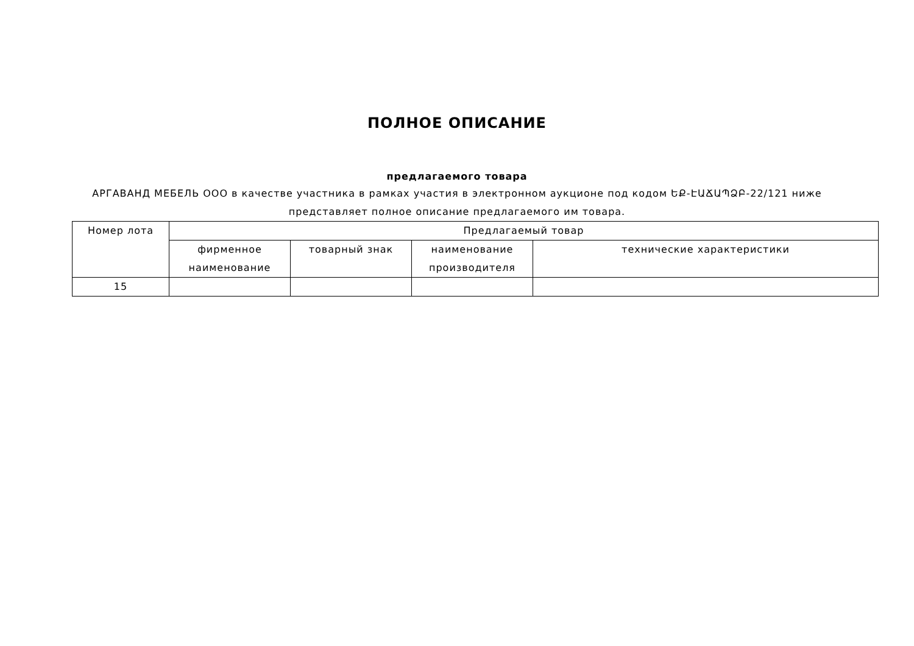ПОЛНОЕ ОПИСАНИЕ
предлагаемого товара
АРГАВАНД МЕБЕЛЬ ООО в качестве участника в рамках участия в электронном аукционе под кодом ԵՔ-ԷԱՃԱՊՁԲ-22/121 ниже представляет полное описание предлагаемого им товара.
| Номер лота | Предлагаемый товар | | | |
| --- | --- | --- | --- | --- |
| | фирменное наименование | товарный знак | наименование производителя | технические характеристики |
| 15 | | | | |